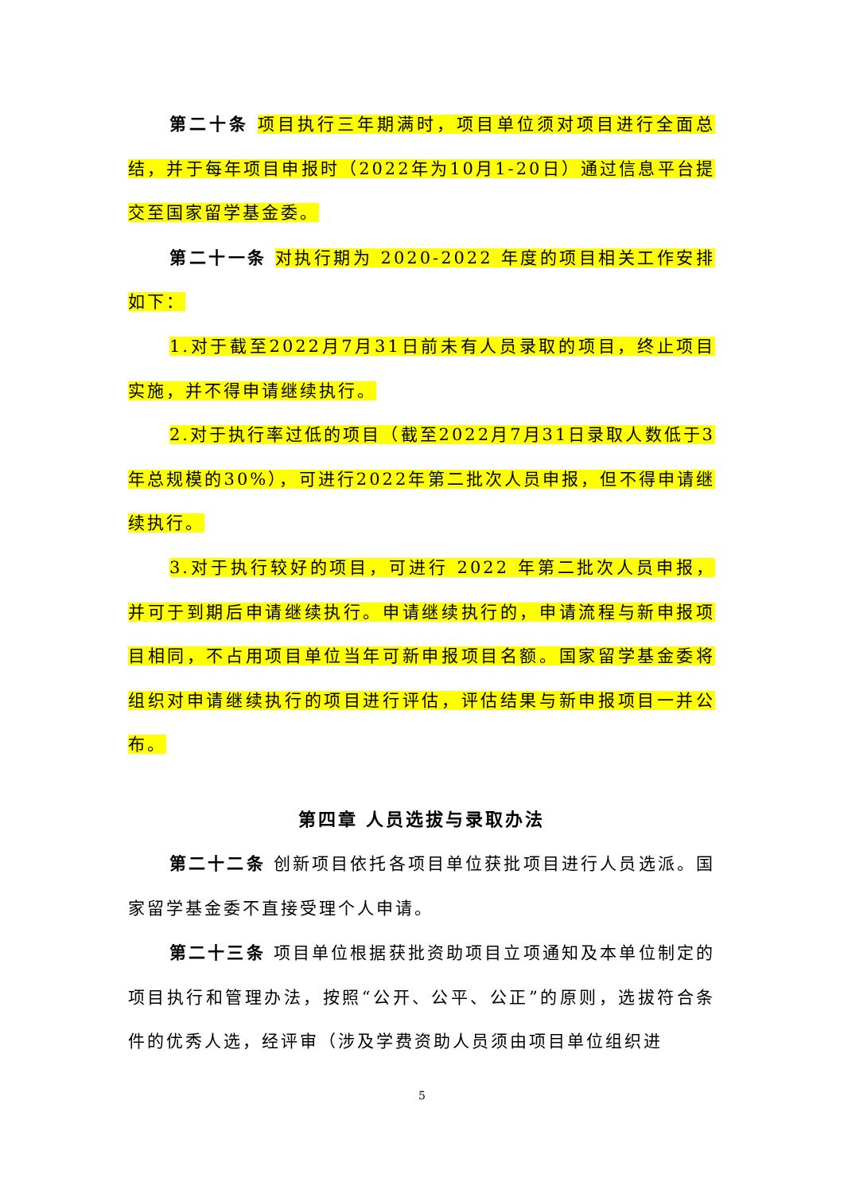第二十条 项目执行三年期满时，项目单位须对项目进行全面总结，并于每年项目申报时（2022年为10月1-20日）通过信息平台提交至国家留学基金委。
第二十一条 对执行期为 2020-2022 年度的项目相关工作安排如下：
1.对于截至2022月7月31日前未有人员录取的项目，终止项目实施，并不得申请继续执行。
2.对于执行率过低的项目（截至2022月7月31日录取人数低于3年总规模的30%），可进行2022年第二批次人员申报，但不得申请继续执行。
3.对于执行较好的项目，可进行 2022 年第二批次人员申报，并可于到期后申请继续执行。申请继续执行的，申请流程与新申报项目相同，不占用项目单位当年可新申报项目名额。国家留学基金委将组织对申请继续执行的项目进行评估，评估结果与新申报项目一并公布。
第四章 人员选拔与录取办法
第二十二条 创新项目依托各项目单位获批项目进行人员选派。国家留学基金委不直接受理个人申请。
第二十三条 项目单位根据获批资助项目立项通知及本单位制定的项目执行和管理办法，按照“公开、公平、公正”的原则，选拔符合条件的优秀人选，经评审（涉及学费资助人员须由项目单位组织进
5